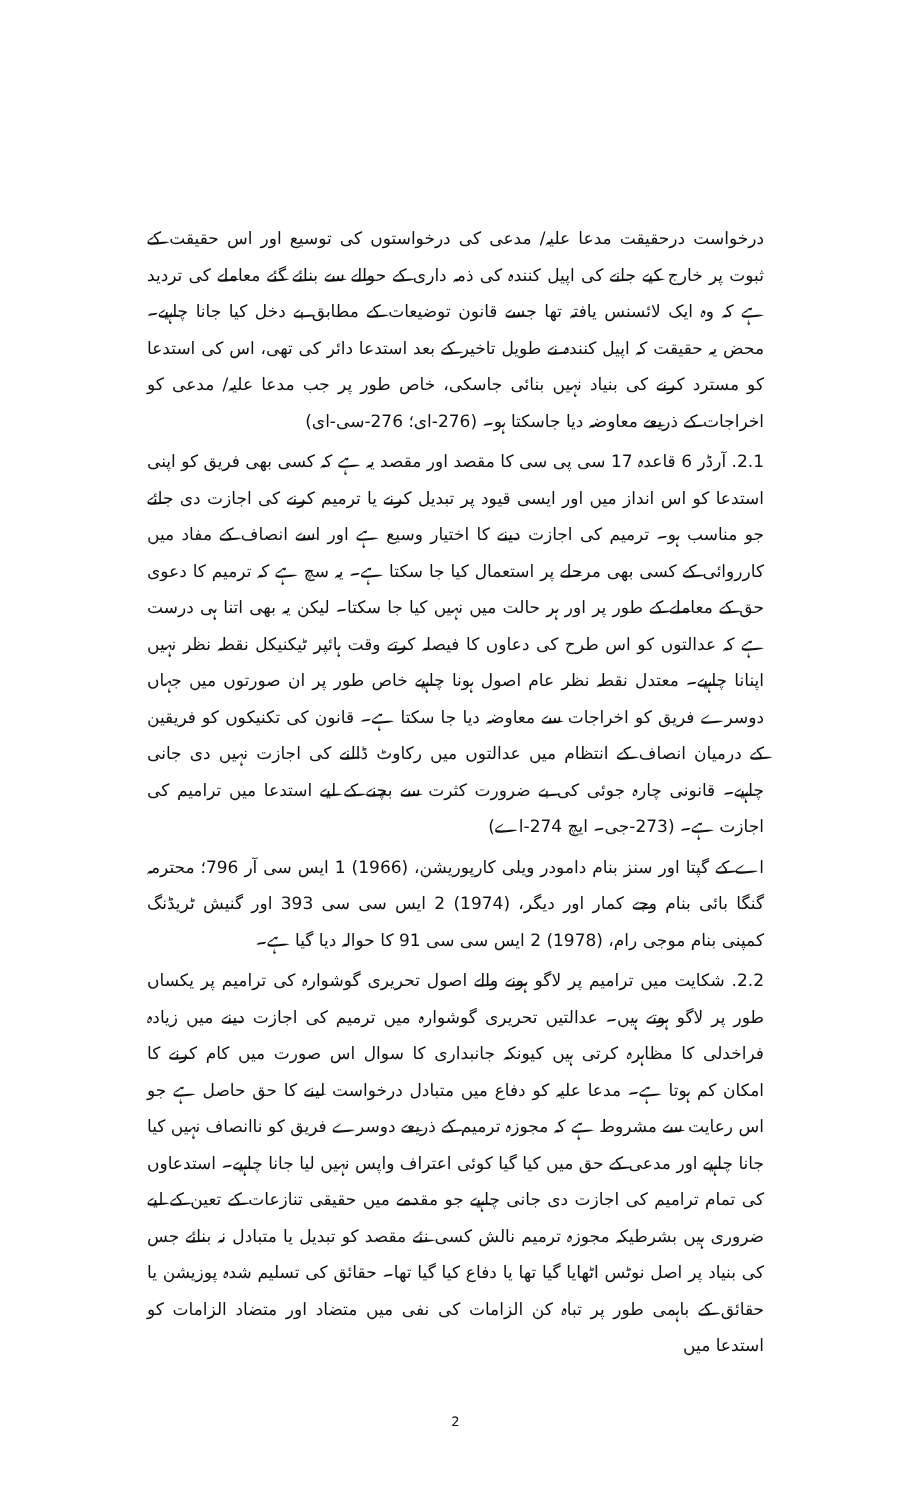درخواست درحقیقت مدعا علیہ/ مدعی کی درخواستوں کی توسیع اور اس حقیقت کے ثبوت پر خارج کیے جانے کی اپیل کنندہ کی ذمہ داری کے حوالے سے بنائے گئے معاملے کی تردید ہے کہ وہ ایک لائسنس یافتہ تھا جسے قانون توضیعات کے مطابق بے دخل کیا جانا چاہیے۔ محض یہ حقیقت کہ اپیل کنندہ نے طویل تاخیر کے بعد استدعا دائر کی تھی، اس کی استدعا کو مسترد کرنے کی بنیاد نہیں بنائی جاسکی، خاص طور پر جب مدعا علیہ/ مدعی کو اخراجات کے ذریعے معاوضہ دیا جاسکتا ہو۔ (276-ای؛ 276-سی-ای)
2.1. آرڈر 6 قاعدہ 17 سی پی سی کا مقصد اور مقصد یہ ہے کہ کسی بھی فریق کو اپنی استدعا کو اس انداز میں اور ایسی قیود پر تبدیل کرنے یا ترمیم کرنے کی اجازت دی جائے جو مناسب ہو۔ ترمیم کی اجازت دینے کا اختیار وسیع ہے اور اسے انصاف کے مفاد میں کارروائی کے کسی بھی مرحلے پر استعمال کیا جا سکتا ہے۔ یہ سچ ہے کہ ترمیم کا دعوی حق کے معاملے کے طور پر اور ہر حالت میں نہیں کیا جا سکتا۔ لیکن یہ بھی اتنا ہی درست ہے کہ عدالتوں کو اس طرح کی دعاوں کا فیصلہ کرتے وقت ہائپر ٹیکنیکل نقطہ نظر نہیں اپنانا چاہیے۔ معتدل نقطہ نظر عام اصول ہونا چاہیے خاص طور پر ان صورتوں میں جہاں دوسرے فریق کو اخراجات سے معاوضہ دیا جا سکتا ہے۔ قانون کی تکنیکوں کو فریقین کے درمیان انصاف کے انتظام میں عدالتوں میں رکاوٹ ڈالنے کی اجازت نہیں دی جانی چاہیے۔ قانونی چارہ جوئی کی بے ضرورت کثرت سے بچنے کے لیے استدعا میں ترامیم کی اجازت ہے۔ (273-جی۔ ایچ 274-اے)
اے کے گپتا اور سنز بنام دامودر ویلی کارپوریشن، (1966) 1 ایس سی آر 796؛ محترمہ گنگا بائی بنام وجے کمار اور دیگر، (1974) 2 ایس سی سی 393 اور گنیش ٹریڈنگ کمپنی بنام موجی رام، (1978) 2 ایس سی سی 91 کا حوالہ دیا گیا ہے۔
2.2. شکایت میں ترامیم پر لاگو ہونے والے اصول تحریری گوشوارہ کی ترامیم پر یکساں طور پر لاگو ہوتے ہیں۔ عدالتیں تحریری گوشوارہ میں ترمیم کی اجازت دینے میں زیادہ فراخدلی کا مظاہرہ کرتی ہیں کیونکہ جانبداری کا سوال اس صورت میں کام کرنے کا امکان کم ہوتا ہے۔ مدعا علیہ کو دفاع میں متبادل درخواست لینے کا حق حاصل ہے جو اس رعایت سے مشروط ہے کہ مجوزہ ترمیم کے ذریعے دوسرے فریق کو ناانصاف نہیں کیا جانا چاہیے اور مدعی کے حق میں کیا گیا کوئی اعتراف واپس نہیں لیا جانا چاہیے۔ استدعاوں کی تمام ترامیم کی اجازت دی جانی چاہیے جو مقدمے میں حقیقی تنازعات کے تعین کے لیے ضروری ہیں بشرطیکہ مجوزہ ترمیم نالش کسی نئے مقصد کو تبدیل یا متبادل نہ بنائے جس کی بنیاد پر اصل نوٹس اٹھایا گیا تھا یا دفاع کیا گیا تھا۔ حقائق کی تسلیم شدہ پوزیشن یا حقائق کے باہمی طور پر تباہ کن الزامات کی نفی میں متضاد اور متضاد الزامات کو استدعا میں
2